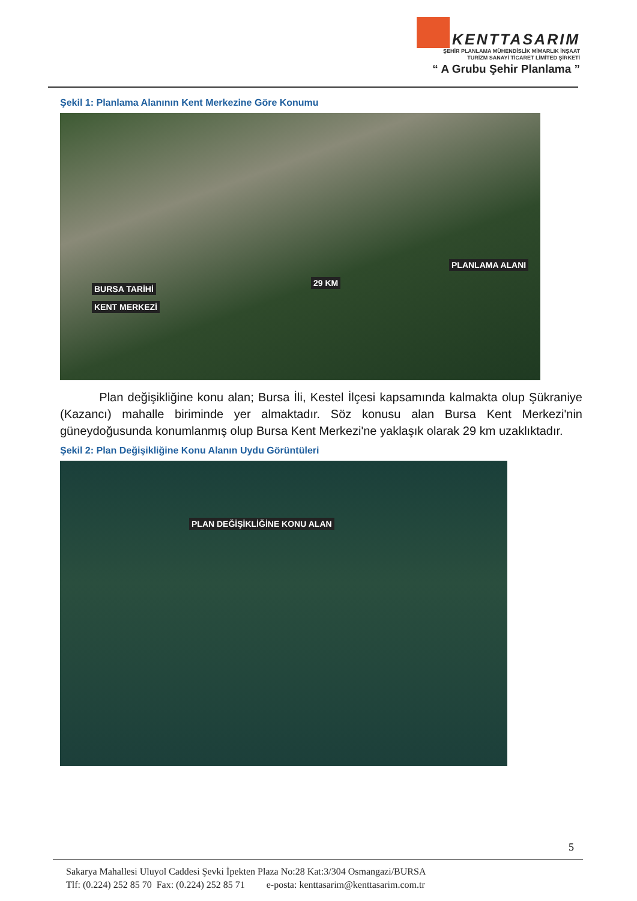KENTTASARIM
ŞEHİR PLANLAMA MÜHENDİSLİK MİMARLIK İNŞAAT
TURİZM SANAYİ TİCARET LİMİTED ŞİRKETİ
“ A Grubu Şehir Planlama ”
Şekil 1: Planlama Alanının Kent Merkezine Göre Konumu
PLANLAMA ALANI
29 KM
BURSA TARİHİ
KENT MERKEZİ
Plan değişikliğine konu alan; Bursa İli, Kestel İlçesi kapsamında kalmakta olup Şükraniye (Kazancı) mahalle biriminde yer almaktadır. Söz konusu alan Bursa Kent Merkezi'nin güneydoğusunda konumlanmış olup Bursa Kent Merkezi'ne yaklaşık olarak 29 km uzaklıktadır.
Şekil 2: Plan Değişikliğine Konu Alanın Uydu Görüntüleri
PLAN DEĞİŞİKLİĞİNE KONU ALAN
5
Sakarya Mahallesi Uluyol Caddesi Şevki İpekten Plaza No:28 Kat:3/304 Osmangazi/BURSA
Tlf: (0.224) 252 85 70 Fax: (0.224) 252 85 71 e-posta: kenttasarim@kenttasarim.com.tr